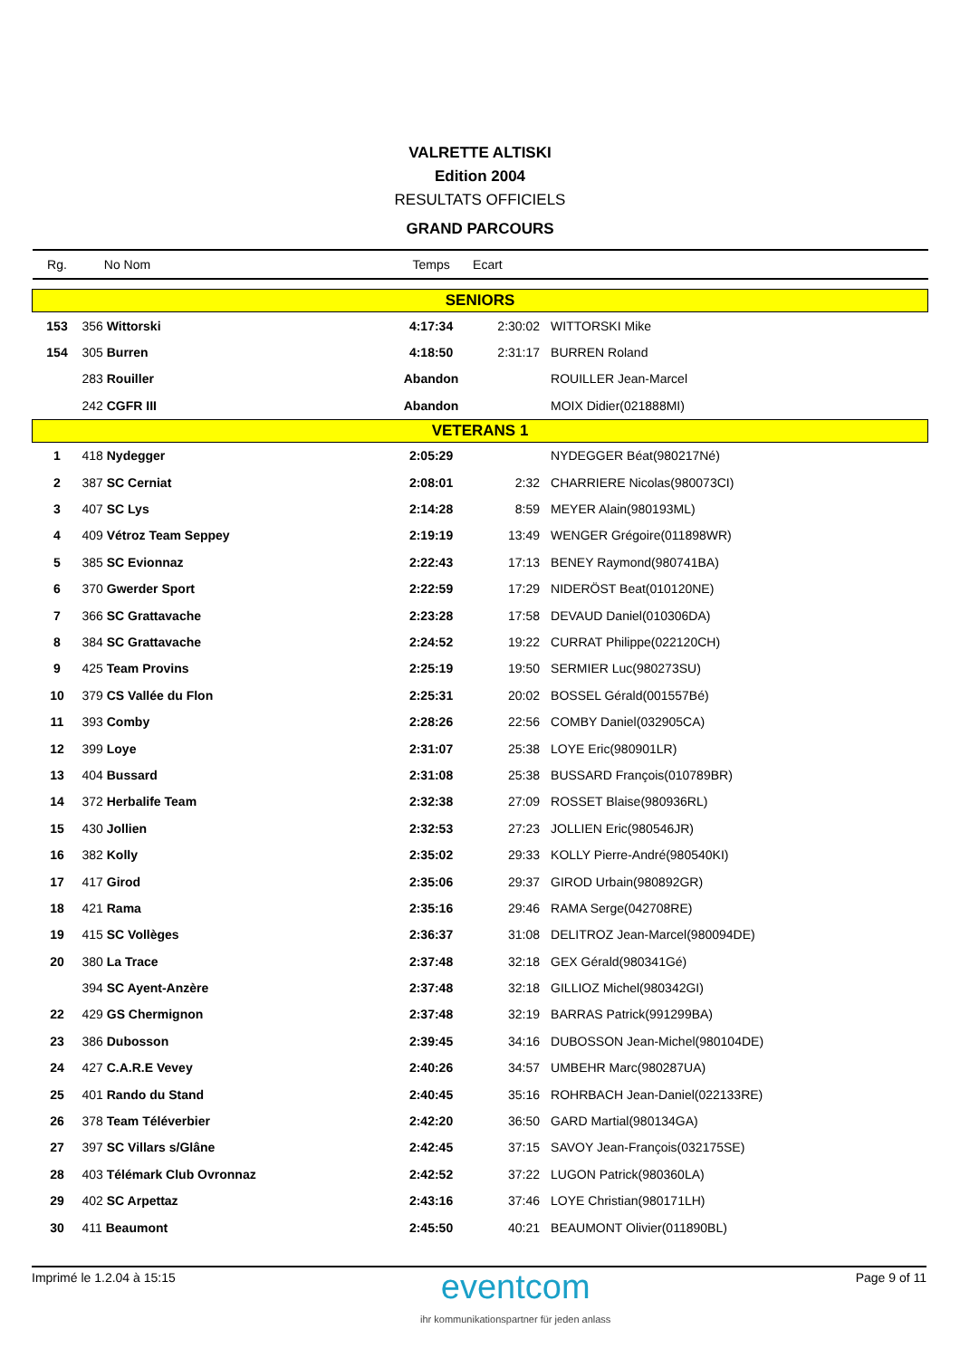VALRETTE ALTISKI
Edition 2004
RESULTATS OFFICIELS
GRAND PARCOURS
| Rg. | No Nom | Temps | Ecart | |
| --- | --- | --- | --- | --- |
| SENIORS | | | | |
| 153 | 356 Wittorski | 4:17:34 | 2:30:02 | WITTORSKI Mike |
| 154 | 305 Burren | 4:18:50 | 2:31:17 | BURREN Roland |
| | 283 Rouiller | Abandon | | ROUILLER Jean-Marcel |
| | 242 CGFR III | Abandon | | MOIX Didier(021888MI) |
| VETERANS 1 | | | | |
| 1 | 418 Nydegger | 2:05:29 | | NYDEGGER Béat(980217Né) |
| 2 | 387 SC Cerniat | 2:08:01 | 2:32 | CHARRIERE Nicolas(980073CI) |
| 3 | 407 SC Lys | 2:14:28 | 8:59 | MEYER Alain(980193ML) |
| 4 | 409 Vétroz Team Seppey | 2:19:19 | 13:49 | WENGER Grégoire(011898WR) |
| 5 | 385 SC Evionnaz | 2:22:43 | 17:13 | BENEY Raymond(980741BA) |
| 6 | 370 Gwerder Sport | 2:22:59 | 17:29 | NIDERÖST Beat(010120NE) |
| 7 | 366 SC Grattavache | 2:23:28 | 17:58 | DEVAUD Daniel(010306DA) |
| 8 | 384 SC Grattavache | 2:24:52 | 19:22 | CURRAT Philippe(022120CH) |
| 9 | 425 Team Provins | 2:25:19 | 19:50 | SERMIER Luc(980273SU) |
| 10 | 379 CS Vallée du Flon | 2:25:31 | 20:02 | BOSSEL Gérald(001557Bé) |
| 11 | 393 Comby | 2:28:26 | 22:56 | COMBY Daniel(032905CA) |
| 12 | 399 Loye | 2:31:07 | 25:38 | LOYE Eric(980901LR) |
| 13 | 404 Bussard | 2:31:08 | 25:38 | BUSSARD François(010789BR) |
| 14 | 372 Herbalife Team | 2:32:38 | 27:09 | ROSSET Blaise(980936RL) |
| 15 | 430 Jollien | 2:32:53 | 27:23 | JOLLIEN Eric(980546JR) |
| 16 | 382 Kolly | 2:35:02 | 29:33 | KOLLY Pierre-André(980540KI) |
| 17 | 417 Girod | 2:35:06 | 29:37 | GIROD Urbain(980892GR) |
| 18 | 421 Rama | 2:35:16 | 29:46 | RAMA Serge(042708RE) |
| 19 | 415 SC Vollèges | 2:36:37 | 31:08 | DELITROZ Jean-Marcel(980094DE) |
| 20 | 380 La Trace | 2:37:48 | 32:18 | GEX Gérald(980341Gé) |
| | 394 SC Ayent-Anzère | 2:37:48 | 32:18 | GILLIOZ Michel(980342GI) |
| 22 | 429 GS Chermignon | 2:37:48 | 32:19 | BARRAS Patrick(991299BA) |
| 23 | 386 Dubosson | 2:39:45 | 34:16 | DUBOSSON Jean-Michel(980104DE) |
| 24 | 427 C.A.R.E Vevey | 2:40:26 | 34:57 | UMBEHR Marc(980287UA) |
| 25 | 401 Rando du Stand | 2:40:45 | 35:16 | ROHRBACH Jean-Daniel(022133RE) |
| 26 | 378 Team Téléverbier | 2:42:20 | 36:50 | GARD Martial(980134GA) |
| 27 | 397 SC Villars s/Glâne | 2:42:45 | 37:15 | SAVOY Jean-François(032175SE) |
| 28 | 403 Télémark Club Ovronnaz | 2:42:52 | 37:22 | LUGON Patrick(980360LA) |
| 29 | 402 SC Arpettaz | 2:43:16 | 37:46 | LOYE Christian(980171LH) |
| 30 | 411 Beaumont | 2:45:50 | 40:21 | BEAUMONT Olivier(011890BL) |
Imprimé le 1.2.04 à 15:15
eventcom
ihr kommunikationspartner für jeden anlass
Page 9 of 11